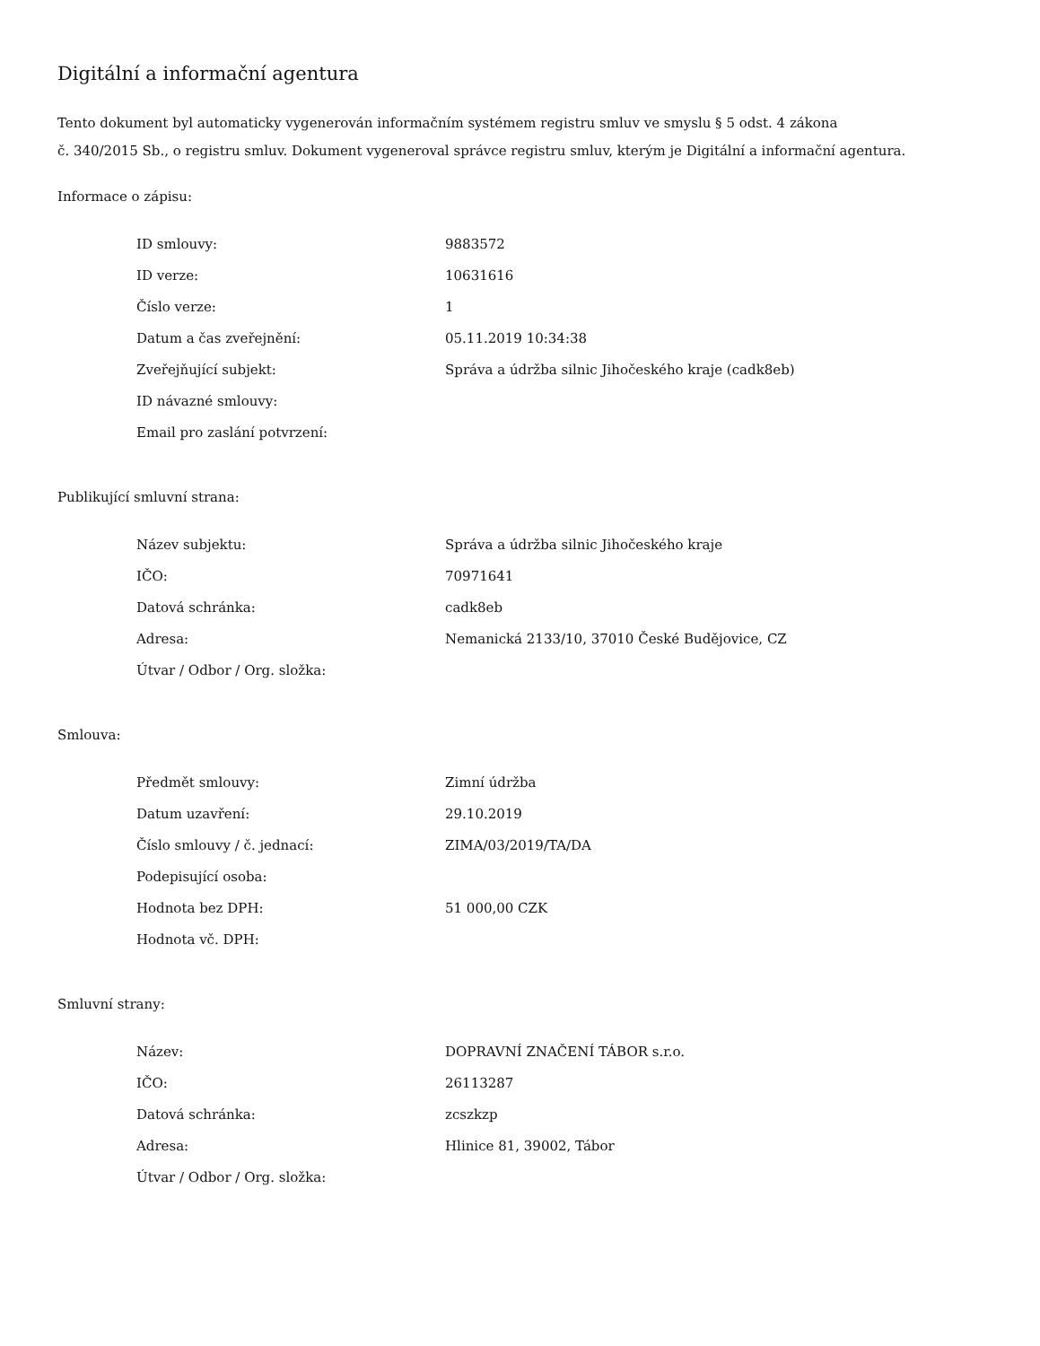Digitální a informační agentura
Tento dokument byl automaticky vygenerován informačním systémem registru smluv ve smyslu § 5 odst. 4 zákona
č. 340/2015 Sb., o registru smluv. Dokument vygeneroval správce registru smluv, kterým je Digitální a informační agentura.
Informace o zápisu:
| ID smlouvy: | 9883572 |
| ID verze: | 10631616 |
| Číslo verze: | 1 |
| Datum a čas zveřejnění: | 05.11.2019 10:34:38 |
| Zveřejňující subjekt: | Správa a údržba silnic Jihočeského kraje (cadk8eb) |
| ID návazné smlouvy: | |
| Email pro zaslání potvrzení: | |
Publikující smluvní strana:
| Název subjektu: | Správa a údržba silnic Jihočeského kraje |
| IČO: | 70971641 |
| Datová schránka: | cadk8eb |
| Adresa: | Nemanická 2133/10, 37010 České Budějovice, CZ |
| Útvar / Odbor / Org. složka: | |
Smlouva:
| Předmět smlouvy: | Zimní údržba |
| Datum uzavření: | 29.10.2019 |
| Číslo smlouvy / č. jednací: | ZIMA/03/2019/TA/DA |
| Podepisující osoba: | |
| Hodnota bez DPH: | 51 000,00 CZK |
| Hodnota vč. DPH: | |
Smluvní strany:
| Název: | DOPRAVNÍ ZNAČENÍ TÁBOR s.r.o. |
| IČO: | 26113287 |
| Datová schránka: | zcszkzp |
| Adresa: | Hlinice 81, 39002, Tábor |
| Útvar / Odbor / Org. složka: | |